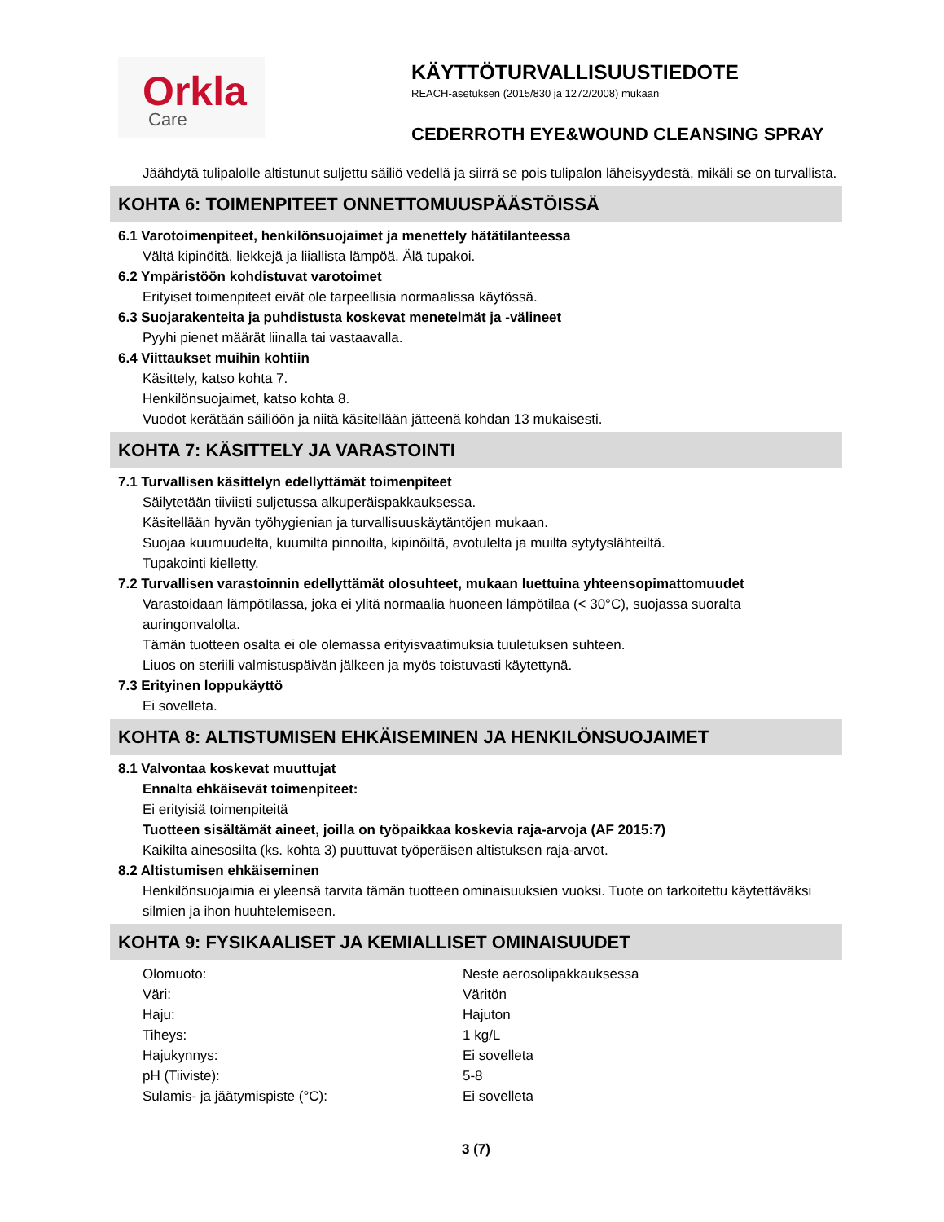Orkla
Care
KÄYTTÖTURVALLISUUSTIEDOTE
REACH-asetuksen (2015/830 ja 1272/2008) mukaan
CEDERROTH EYE&WOUND CLEANSING SPRAY
Jäähdytä tulipalolle altistunut suljettu säiliö vedellä ja siirrä se pois tulipalon läheisyydestä, mikäli se on turvallista.
KOHTA 6: TOIMENPITEET ONNETTOMUUSPÄÄSTÖISSÄ
6.1 Varotoimenpiteet, henkilönsuojaimet ja menettely hätätilanteessa
Vältä kipinöitä, liekkejä ja liiallista lämpöä. Älä tupakoi.
6.2 Ympäristöön kohdistuvat varotoimet
Erityiset toimenpiteet eivät ole tarpeellisia normaalissa käytössä.
6.3 Suojarakenteita ja puhdistusta koskevat menetelmät ja -välineet
Pyyhi pienet määrät liinalla tai vastaavalla.
6.4 Viittaukset muihin kohtiin
Käsittely, katso kohta 7.
Henkilönsuojaimet, katso kohta 8.
Vuodot kerätään säiliöön ja niitä käsitellään jätteenä kohdan 13 mukaisesti.
KOHTA 7: KÄSITTELY JA VARASTOINTI
7.1 Turvallisen käsittelyn edellyttämät toimenpiteet
Säilytetään tiiviisti suljetussa alkuperäispakkauksessa.
Käsitellään hyvän työhygienian ja turvallisuuskäytäntöjen mukaan.
Suojaa kuumuudelta, kuumilta pinnoilta, kipinöiltä, avotulelta ja muilta sytytyslähteiltä.
Tupakointi kielletty.
7.2 Turvallisen varastoinnin edellyttämät olosuhteet, mukaan luettuina yhteensopimattomuudet
Varastoidaan lämpötilassa, joka ei ylitä normaalia huoneen lämpötilaa (< 30°C), suojassa suoralta auringonvalolta.
Tämän tuotteen osalta ei ole olemassa erityisvaatimuksia tuuletuksen suhteen.
Liuos on steriili valmistuspäivän jälkeen ja myös toistuvasti käytettynä.
7.3 Erityinen loppukäyttö
Ei sovelleta.
KOHTA 8: ALTISTUMISEN EHKÄISEMINEN JA HENKILÖNSUOJAIMET
8.1 Valvontaa koskevat muuttujat
Ennalta ehkäisevät toimenpiteet:
Ei erityisiä toimenpiteitä
Tuotteen sisältämät aineet, joilla on työpaikkaa koskevia raja-arvoja (AF 2015:7)
Kaikilta ainesosilta (ks. kohta 3) puuttuvat työperäisen altistuksen raja-arvot.
8.2 Altistumisen ehkäiseminen
Henkilönsuojaimia ei yleensä tarvita tämän tuotteen ominaisuuksien vuoksi. Tuote on tarkoitettu käytettäväksi silmien ja ihon huuhtelemiseen.
KOHTA 9: FYSIKAALISET JA KEMIALLISET OMINAISUUDET
| Olomuoto: | Neste aerosolipakkauksessa |
| Väri: | Väritön |
| Haju: | Hajuton |
| Tiheys: | 1 kg/L |
| Hajukynnys: | Ei sovelleta |
| pH (Tiiviste): | 5-8 |
| Sulamis- ja jäätymispiste (°C): | Ei sovelleta |
3 (7)